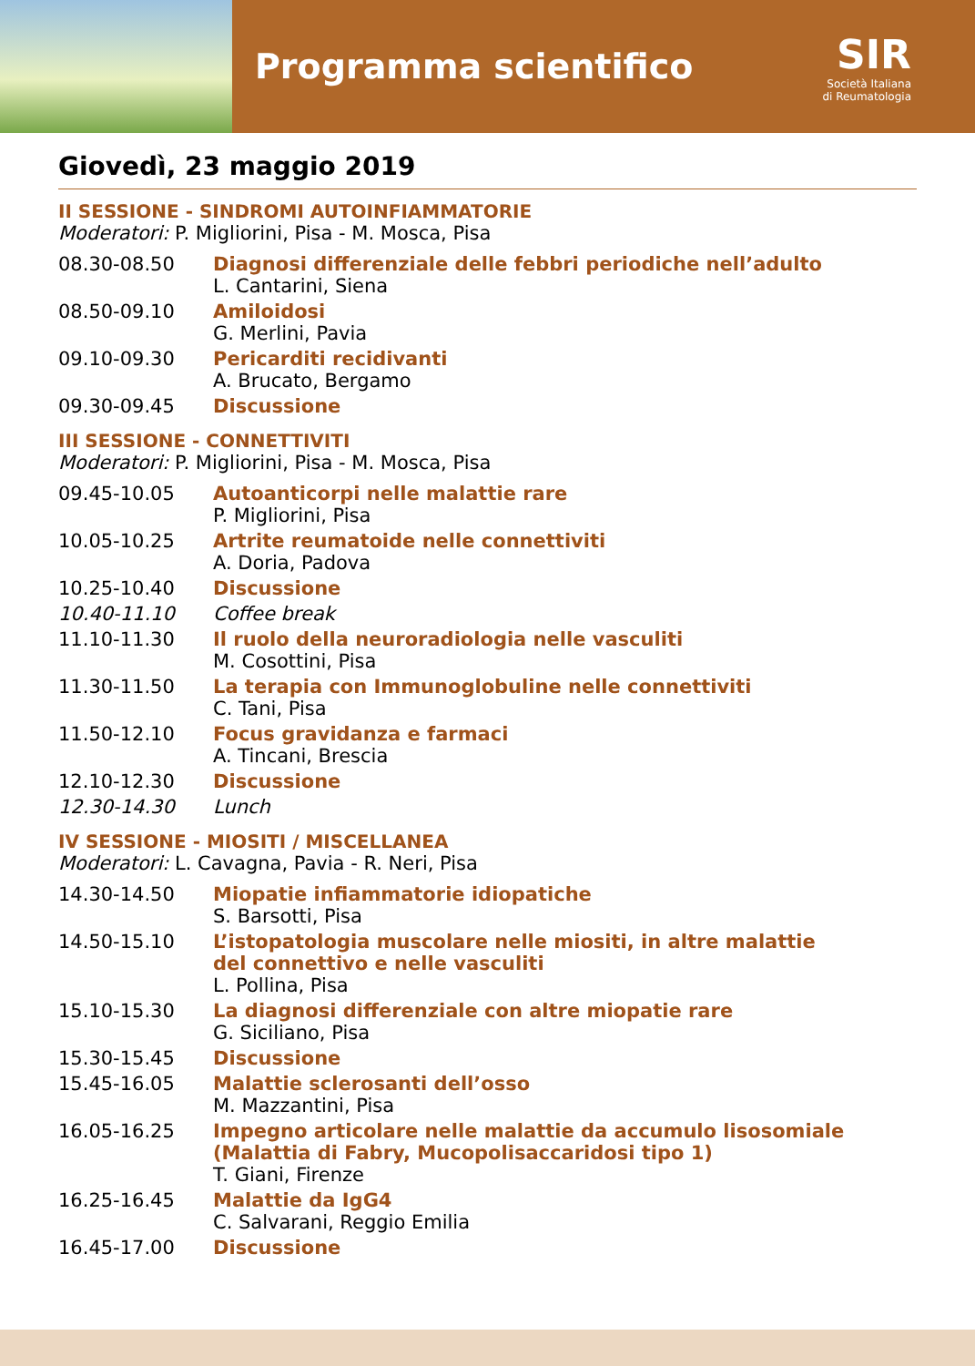Programma scientifico
SIR
Società Italiana
di Reumatologia
Giovedì, 23 maggio 2019
II SESSIONE - SINDROMI AUTOINFIAMMATORIE
Moderatori: P. Migliorini, Pisa - M. Mosca, Pisa
| 08.30-08.50 | Diagnosi differenziale delle febbri periodiche nell’adulto L. Cantarini, Siena |
| 08.50-09.10 | Amiloidosi G. Merlini, Pavia |
| 09.10-09.30 | Pericarditi recidivanti A. Brucato, Bergamo |
| 09.30-09.45 | Discussione |
III SESSIONE - CONNETTIVITI
Moderatori: P. Migliorini, Pisa - M. Mosca, Pisa
| 09.45-10.05 | Autoanticorpi nelle malattie rare P. Migliorini, Pisa |
| 10.05-10.25 | Artrite reumatoide nelle connettiviti A. Doria, Padova |
| 10.25-10.40 | Discussione |
| 10.40-11.10 | Coffee break |
| 11.10-11.30 | Il ruolo della neuroradiologia nelle vasculiti M. Cosottini, Pisa |
| 11.30-11.50 | La terapia con Immunoglobuline nelle connettiviti C. Tani, Pisa |
| 11.50-12.10 | Focus gravidanza e farmaci A. Tincani, Brescia |
| 12.10-12.30 | Discussione |
| 12.30-14.30 | Lunch |
IV SESSIONE - MIOSITI / MISCELLANEA
Moderatori: L. Cavagna, Pavia - R. Neri, Pisa
| 14.30-14.50 | Miopatie infiammatorie idiopatiche S. Barsotti, Pisa |
| 14.50-15.10 | L’istopatologia muscolare nelle miositi, in altre malattie del connettivo e nelle vasculiti L. Pollina, Pisa |
| 15.10-15.30 | La diagnosi differenziale con altre miopatie rare G. Siciliano, Pisa |
| 15.30-15.45 | Discussione |
| 15.45-16.05 | Malattie sclerosanti dell’osso M. Mazzantini, Pisa |
| 16.05-16.25 | Impegno articolare nelle malattie da accumulo lisosomiale (Malattia di Fabry, Mucopolisaccaridosi tipo 1) T. Giani, Firenze |
| 16.25-16.45 | Malattie da IgG4 C. Salvarani, Reggio Emilia |
| 16.45-17.00 | Discussione |